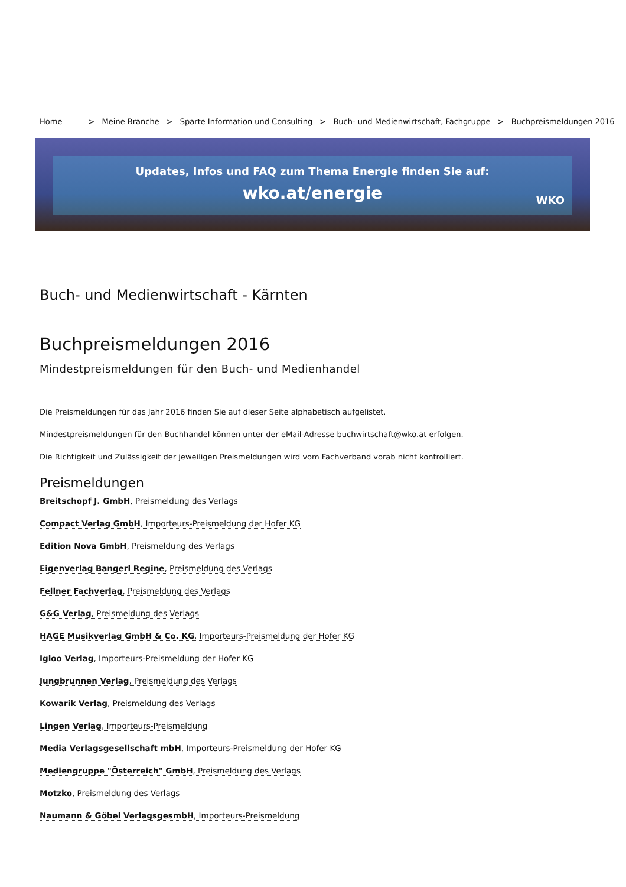Home > Meine Branche > Sparte Information und Consulting > Buch- und Medienwirtschaft, Fachgruppe > Buchpreismeldungen 2016
Updates, Infos und FAQ zum Thema Energie finden Sie auf:
wko.at/energie
WKO
Buch- und Medienwirtschaft - Kärnten
Buchpreismeldungen 2016
Mindestpreismeldungen für den Buch- und Medienhandel
Die Preismeldungen für das Jahr 2016 finden Sie auf dieser Seite alphabetisch aufgelistet.
Mindestpreismeldungen für den Buchhandel können unter der eMail-Adresse buchwirtschaft@wko.at erfolgen.
Die Richtigkeit und Zulässigkeit der jeweiligen Preismeldungen wird vom Fachverband vorab nicht kontrolliert.
Preismeldungen
Breitschopf J. GmbH, Preismeldung des Verlags
Compact Verlag GmbH, Importeurs-Preismeldung der Hofer KG
Edition Nova GmbH, Preismeldung des Verlags
Eigenverlag Bangerl Regine, Preismeldung des Verlags
Fellner Fachverlag, Preismeldung des Verlags
G&G Verlag, Preismeldung des Verlags
HAGE Musikverlag GmbH & Co. KG, Importeurs-Preismeldung der Hofer KG
Igloo Verlag, Importeurs-Preismeldung der Hofer KG
Jungbrunnen Verlag, Preismeldung des Verlags
Kowarik Verlag, Preismeldung des Verlags
Lingen Verlag, Importeurs-Preismeldung
Media Verlagsgesellschaft mbH, Importeurs-Preismeldung der Hofer KG
Mediengruppe "Österreich" GmbH, Preismeldung des Verlags
Motzko, Preismeldung des Verlags
Naumann & Göbel VerlagsgesmbH, Importeurs-Preismeldung